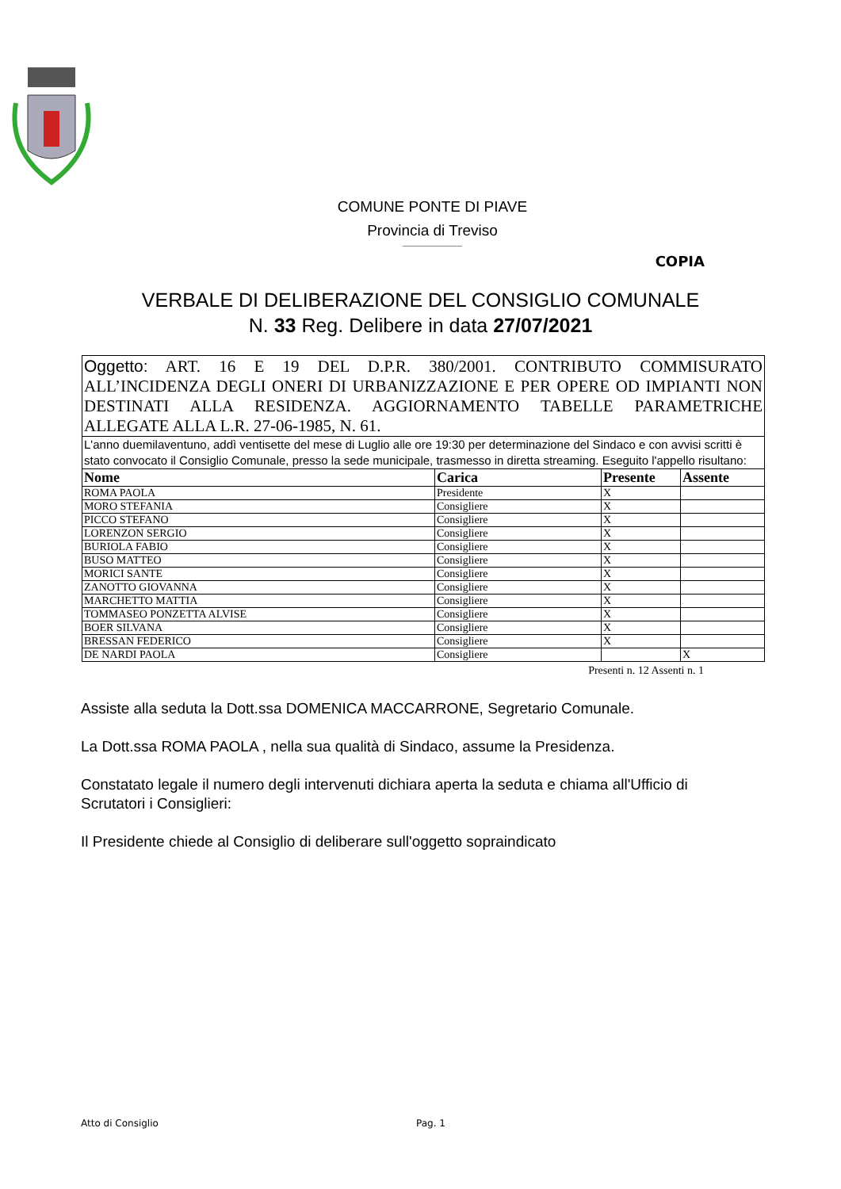COMUNE PONTE DI PIAVE
Provincia di Treviso
COPIA
VERBALE DI DELIBERAZIONE DEL CONSIGLIO COMUNALE
N. 33 Reg. Delibere in data 27/07/2021
| Oggetto: ART. 16 E 19 DEL D.P.R. 380/2001. CONTRIBUTO COMMISURATO ALL’INCIDENZA DEGLI ONERI DI URBANIZZAZIONE E PER OPERE OD IMPIANTI NON DESTINATI ALLA RESIDENZA. AGGIORNAMENTO TABELLE PARAMETRICHE ALLEGATE ALLA L.R. 27-06-1985, N. 61. | | | |
| L'anno duemilaventuno, addì ventisette del mese di Luglio alle ore 19:30 per determinazione del Sindaco e con avvisi scritti è stato convocato il Consiglio Comunale, presso la sede municipale, trasmesso in diretta streaming. Eseguito l'appello risultano: | | | |
| Nome | Carica | Presente | Assente |
| ROMA PAOLA | Presidente | X | |
| MORO STEFANIA | Consigliere | X | |
| PICCO STEFANO | Consigliere | X | |
| LORENZON SERGIO | Consigliere | X | |
| BURIOLA FABIO | Consigliere | X | |
| BUSO MATTEO | Consigliere | X | |
| MORICI SANTE | Consigliere | X | |
| ZANOTTO GIOVANNA | Consigliere | X | |
| MARCHETTO MATTIA | Consigliere | X | |
| TOMMASEO PONZETTA ALVISE | Consigliere | X | |
| BOER SILVANA | Consigliere | X | |
| BRESSAN FEDERICO | Consigliere | X | |
| DE NARDI PAOLA | Consigliere | | X |
Presenti n. 12 Assenti n. 1
Assiste alla seduta la Dott.ssa DOMENICA MACCARRONE, Segretario Comunale.
La Dott.ssa ROMA PAOLA , nella sua qualità di Sindaco, assume la Presidenza.
Constatato legale il numero degli intervenuti dichiara aperta la seduta e chiama all'Ufficio di Scrutatori i Consiglieri:
Il Presidente chiede al Consiglio di deliberare sull'oggetto sopraindicato
Atto di Consiglio Pag. 1